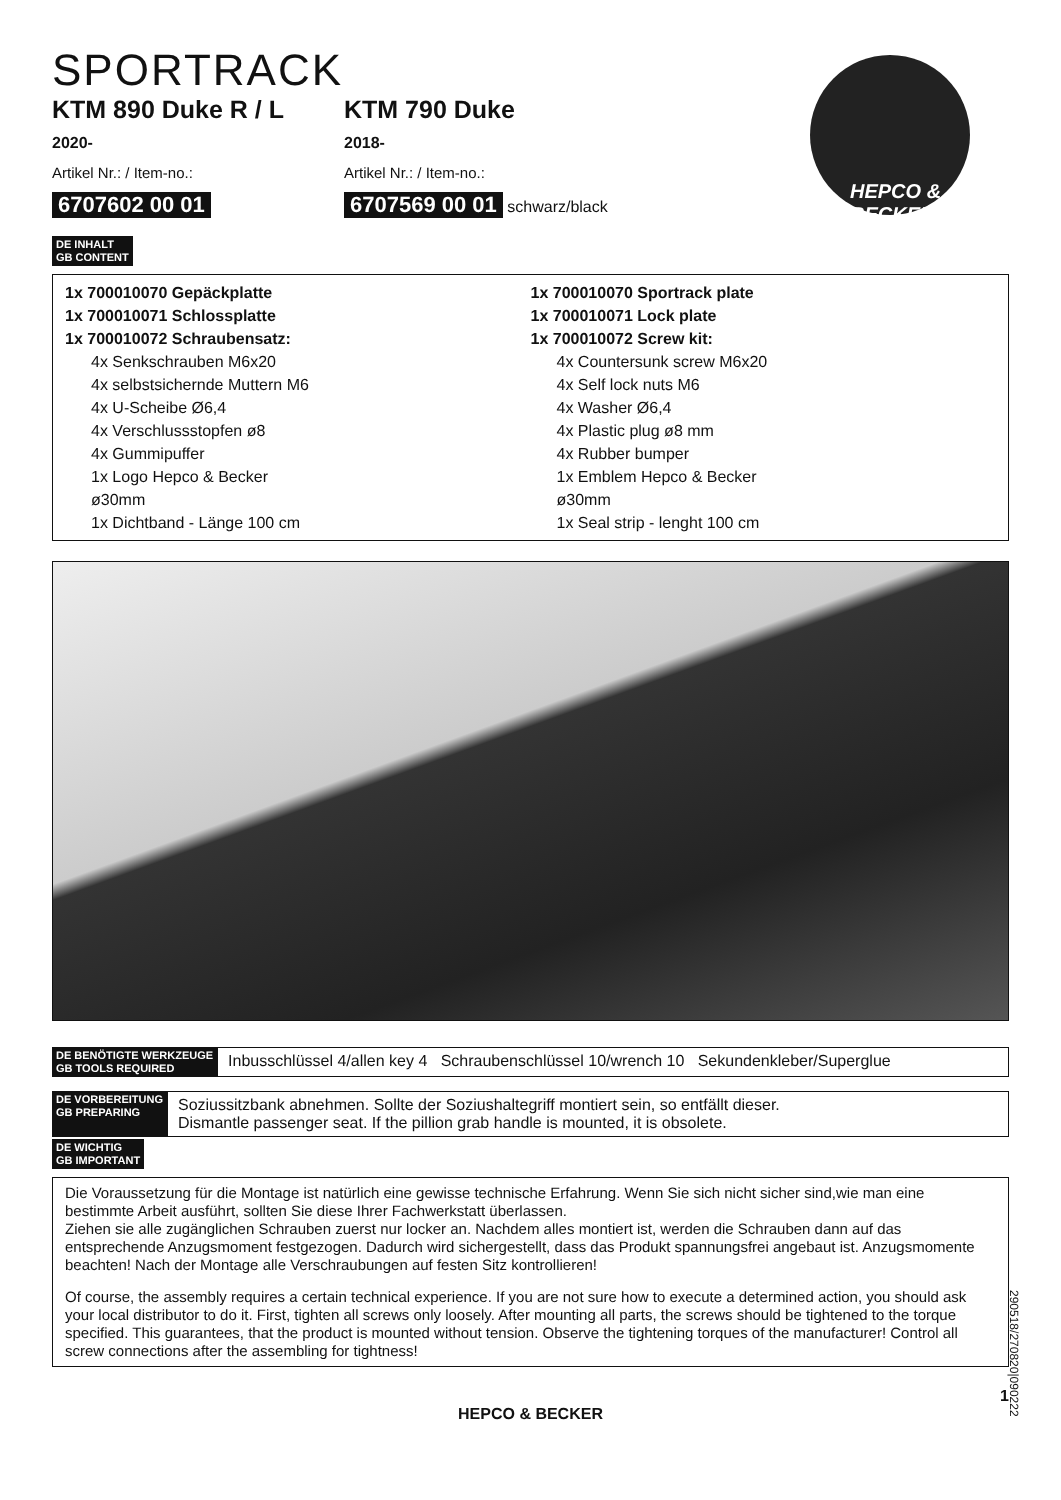HEPCO & BECKER
SPORTRACK
KTM 890 Duke R / L
2020-
Artikel Nr.: / Item-no.:
6707602 00 01
KTM 790 Duke
2018-
Artikel Nr.: / Item-no.:
6707569 00 01 schwarz/black
DE INHALT
GB CONTENT
1x 700010070 Gepäckplatte
1x 700010071 Schlossplatte
1x 700010072 Schraubensatz:
4x Senkschrauben M6x20
4x selbstsichernde Muttern M6
4x U-Scheibe Ø6,4
4x Verschlussstopfen ø8
4x Gummipuffer
1x Logo Hepco & Becker ø30mm
1x Dichtband - Länge 100 cm
1x 700010070 Sportrack plate
1x 700010071 Lock plate
1x 700010072 Screw kit:
4x Countersunk screw M6x20
4x Self lock nuts M6
4x Washer Ø6,4
4x Plastic plug ø8 mm
4x Rubber bumper
1x Emblem Hepco & Becker ø30mm
1x Seal strip - lenght 100 cm
DE BENÖTIGTE WERKZEUGE
GB TOOLS REQUIRED
Inbusschlüssel 4/allen key 4 Schraubenschlüssel 10/wrench 10 Sekundenkleber/Superglue
DE VORBEREITUNG
GB PREPARING
Soziussitzbank abnehmen. Sollte der Soziushaltegriff montiert sein, so entfällt dieser.
Dismantle passenger seat. If the pillion grab handle is mounted, it is obsolete.
DE WICHTIG
GB IMPORTANT
Die Voraussetzung für die Montage ist natürlich eine gewisse technische Erfahrung. Wenn Sie sich nicht sicher sind,wie man eine bestimmte Arbeit ausführt, sollten Sie diese Ihrer Fachwerkstatt überlassen.
Ziehen sie alle zugänglichen Schrauben zuerst nur locker an. Nachdem alles montiert ist, werden die Schrauben dann auf das entsprechende Anzugsmoment festgezogen. Dadurch wird sichergestellt, dass das Produkt spannungsfrei angebaut ist. Anzugsmomente beachten! Nach der Montage alle Verschraubungen auf festen Sitz kontrollieren!
Of course, the assembly requires a certain technical experience. If you are not sure how to execute a determined action, you should ask your local distributor to do it. First, tighten all screws only loosely. After mounting all parts, the screws should be tightened to the torque specified. This guarantees, that the product is mounted without tension. Observe the tightening torques of the manufacturer! Control all screw connections after the assembling for tightness!
1
HEPCO & BECKER
290518/270820|090222